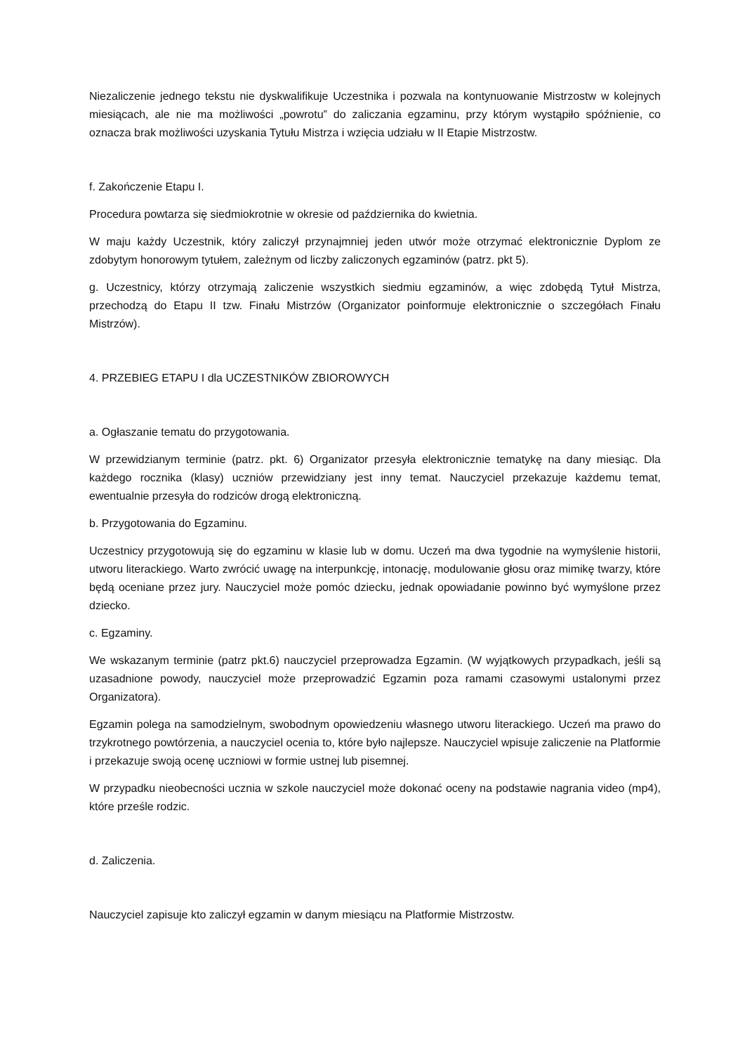Niezaliczenie jednego tekstu nie dyskwalifikuje Uczestnika i pozwala na kontynuowanie Mistrzostw w kolejnych miesiącach, ale nie ma możliwości „powrotu” do zaliczania egzaminu, przy którym wystąpiło spóźnienie, co oznacza brak możliwości uzyskania Tytułu Mistrza i wzięcia udziału w II Etapie Mistrzostw.
f. Zakończenie Etapu I.
Procedura powtarza się siedmiokrotnie w okresie od października do kwietnia.
W maju każdy Uczestnik, który zaliczył przynajmniej jeden utwór może otrzymać elektronicznie Dyplom ze zdobytym honorowym tytułem, zależnym od liczby zaliczonych egzaminów (patrz. pkt 5).
g. Uczestnicy, którzy otrzymają zaliczenie wszystkich siedmiu egzaminów, a więc zdobędą Tytuł Mistrza, przechodzą do Etapu II tzw. Finału Mistrzów (Organizator poinformuje elektronicznie o szczegółach Finału Mistrzów).
4. PRZEBIEG ETAPU I dla UCZESTNIKÓW ZBIOROWYCH
a. Ogłaszanie tematu do przygotowania.
W przewidzianym terminie (patrz. pkt. 6) Organizator przesyła elektronicznie tematykę na dany miesiąc. Dla każdego rocznika (klasy) uczniów przewidziany jest inny temat. Nauczyciel przekazuje każdemu temat, ewentualnie przesyła do rodziców drogą elektroniczną.
b. Przygotowania do Egzaminu.
Uczestnicy przygotowują się do egzaminu w klasie lub w domu. Uczeń ma dwa tygodnie na wymyślenie historii, utworu literackiego. Warto zwrócić uwagę na interpunkcję, intonację, modulowanie głosu oraz mimikę twarzy, które będą oceniane przez jury. Nauczyciel może pomóc dziecku, jednak opowiadanie powinno być wymyślone przez dziecko.
c. Egzaminy.
We wskazanym terminie (patrz pkt.6) nauczyciel przeprowadza Egzamin. (W wyjątkowych przypadkach, jeśli są uzasadnione powody, nauczyciel może przeprowadzić Egzamin poza ramami czasowymi ustalonymi przez Organizatora).
Egzamin polega na samodzielnym, swobodnym opowiedzeniu własnego utworu literackiego. Uczeń ma prawo do trzykrotnego powtórzenia, a nauczyciel ocenia to, które było najlepsze. Nauczyciel wpisuje zaliczenie na Platformie i przekazuje swoją ocenę uczniowi w formie ustnej lub pisemnej.
W przypadku nieobecności ucznia w szkole nauczyciel może dokonać oceny na podstawie nagrania video (mp4), które prześle rodzic.
d. Zaliczenia.
Nauczyciel zapisuje kto zaliczył egzamin w danym miesiącu na Platformie Mistrzostw.